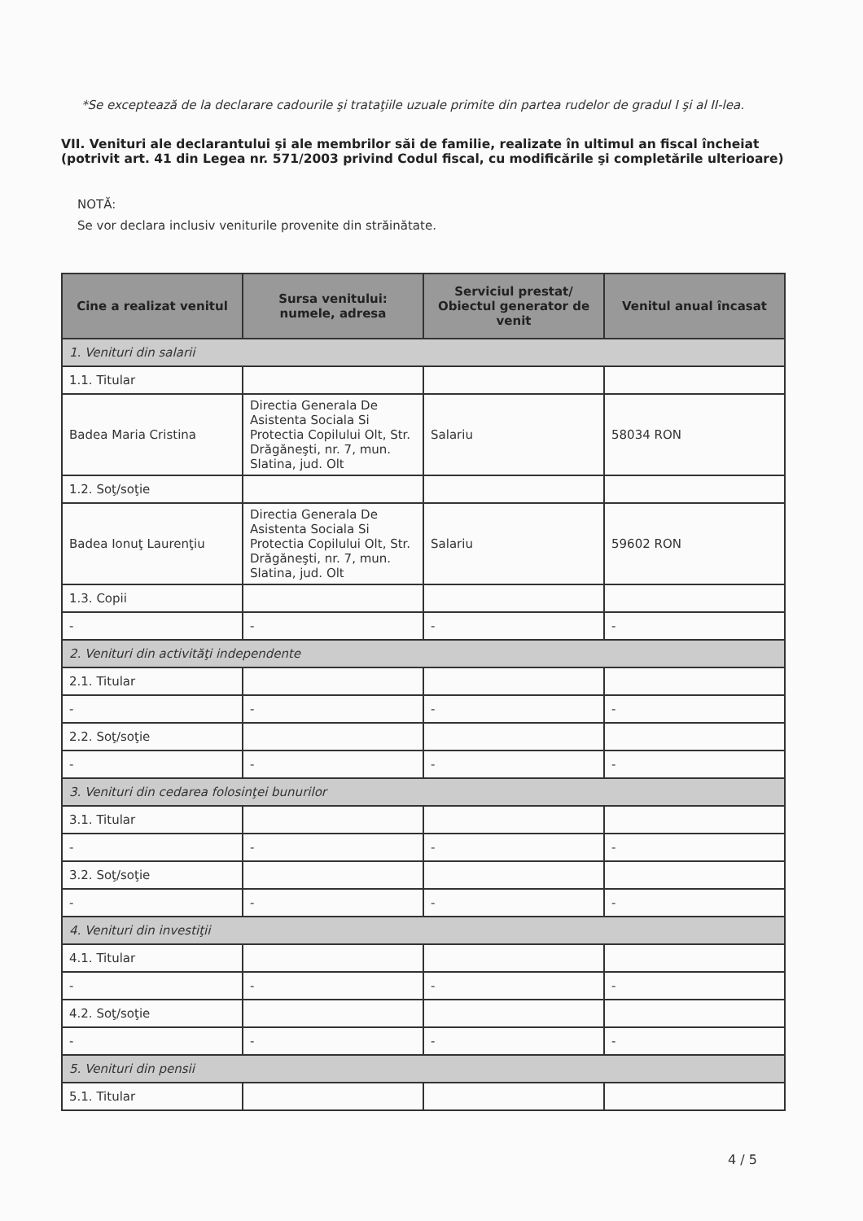*Se exceptează de la declarare cadourile şi trataţiile uzuale primite din partea rudelor de gradul I şi al II-lea.
VII. Venituri ale declarantului şi ale membrilor săi de familie, realizate în ultimul an fiscal încheiat (potrivit art. 41 din Legea nr. 571/2003 privind Codul fiscal, cu modificările şi completările ulterioare)
NOTĂ:
Se vor declara inclusiv veniturile provenite din străinătate.
| Cine a realizat venitul | Sursa venitului: numele, adresa | Serviciul prestat/ Obiectul generator de venit | Venitul anual încasat |
| --- | --- | --- | --- |
| 1. Venituri din salarii | | | |
| 1.1. Titular | | | |
| Badea Maria Cristina | Directia Generala De Asistenta Sociala Si Protectia Copilului Olt, Str. Drăgăneşti, nr. 7, mun. Slatina, jud. Olt | Salariu | 58034 RON |
| 1.2. Soţ/soţie | | | |
| Badea Ionuţ Laurenţiu | Directia Generala De Asistenta Sociala Si Protectia Copilului Olt, Str. Drăgăneşti, nr. 7, mun. Slatina, jud. Olt | Salariu | 59602 RON |
| 1.3. Copii | | | |
| - | - | - | - |
| 2. Venituri din activităţi independente | | | |
| 2.1. Titular | | | |
| - | - | - | - |
| 2.2. Soţ/soţie | | | |
| - | - | - | - |
| 3. Venituri din cedarea folosinţei bunurilor | | | |
| 3.1. Titular | | | |
| - | - | - | - |
| 3.2. Soţ/soţie | | | |
| - | - | - | - |
| 4. Venituri din investiţii | | | |
| 4.1. Titular | | | |
| - | - | - | - |
| 4.2. Soţ/soţie | | | |
| - | - | - | - |
| 5. Venituri din pensii | | | |
| 5.1. Titular | | | |
4 / 5